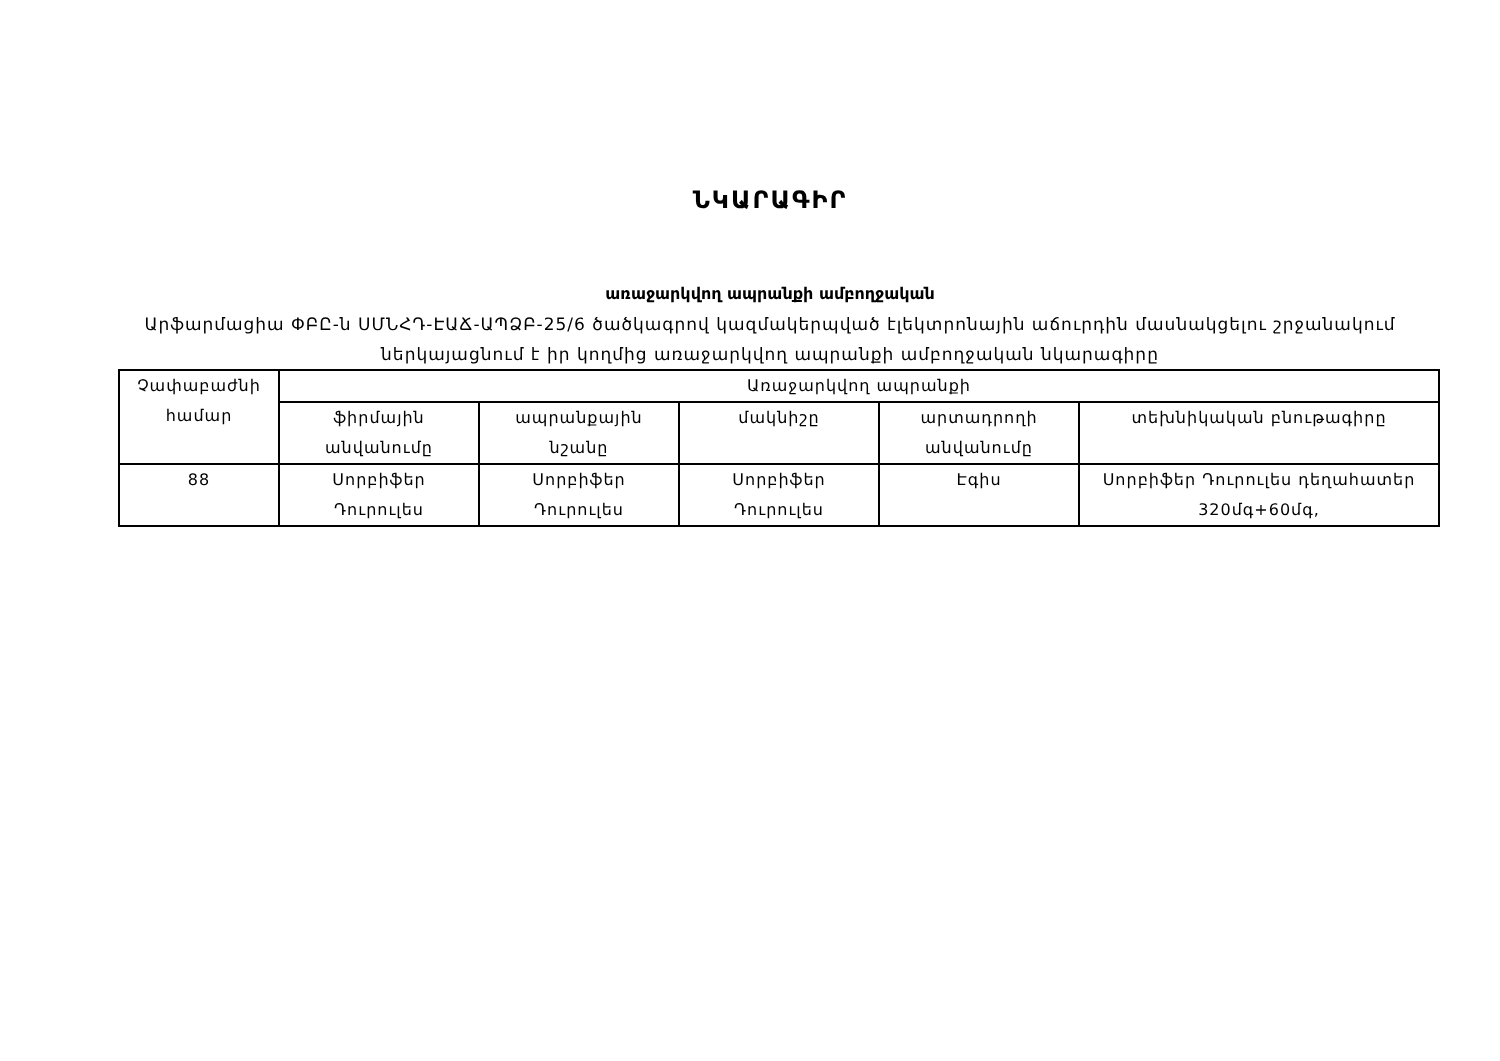ՆԿԱՐԱԳԻՐ
առաջարկվող ապրանքի ամբողջական
Արֆարմացիա ՓԲԸ-ն ՍՄՆՀԴ-ԷԱՃ-ԱՊՁԲ-25/6 ծածկագրով կազմակերպված էլեկտրոնային աճուրդին մասնակցելու շրջանակում
ներկայացնում է իր կողմից առաջարկվող ապրանքի ամբողջական նկարագիրը
| Չափաբաժնի համար | Առաջարկվող ապրանքի | | | | |
| --- | --- | --- | --- | --- | --- |
| | ֆիրմային անվանումը | ապրանքային նշանը | մակնիշը | արտադրողի անվանումը | տեխնիկական բնութագիրը |
| 88 | Սորբիֆեր Դուրուլես | Սորբիֆեր Դուրուլես | Սորբիֆեր Դուրուլես | Էգիս | Սորբիֆեր Դուրուլես դեղահատեր 320մգ+60մգ, |